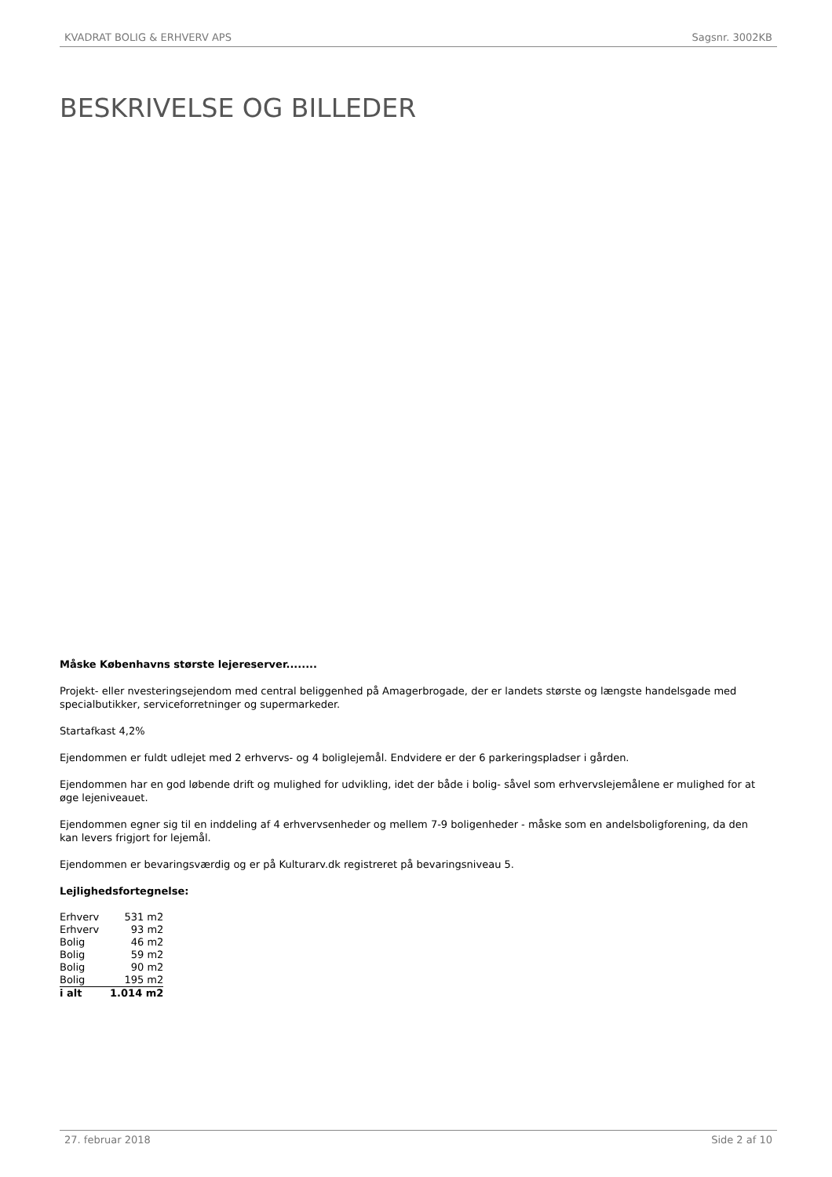KVADRAT BOLIG & ERHVERV APS Sagsnr. 3002KB
BESKRIVELSE OG BILLEDER
Måske Københavns største lejereserver........
Projekt- eller nvesteringsejendom med central beliggenhed på Amagerbrogade, der er landets største og længste handelsgade med specialbutikker, serviceforretninger og supermarkeder.
Startafkast 4,2%
Ejendommen er fuldt udlejet med 2 erhvervs- og 4 boliglejemål. Endvidere er der 6 parkeringspladser i gården.
Ejendommen har en god løbende drift og mulighed for udvikling, idet der både i bolig- såvel som erhvervslejemålene er mulighed for at øge lejeniveauet.
Ejendommen egner sig til en inddeling af 4 erhvervsenheder og mellem 7-9 boligenheder - måske som en andelsboligforening, da den kan levers frigjort for lejemål.
Ejendommen er bevaringsværdig og er på Kulturarv.dk registreret på bevaringsniveau 5.
Lejlighedsfortegnelse:
| Erhverv | 531 m2 |
| Erhverv | 93 m2 |
| Bolig | 46 m2 |
| Bolig | 59 m2 |
| Bolig | 90 m2 |
| Bolig | 195 m2 |
| i alt | 1.014 m2 |
27. februar 2018 Side 2 af 10